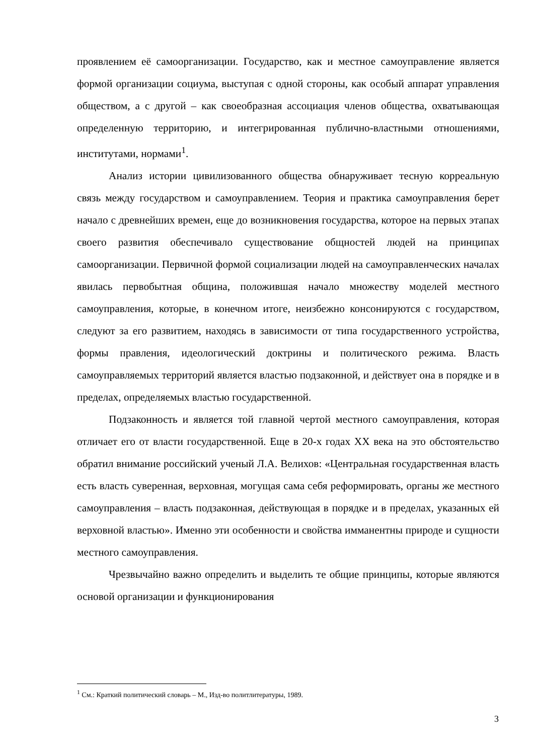проявлением её самоорганизации. Государство, как и местное самоуправление является формой организации социума, выступая с одной стороны, как особый аппарат управления обществом, а с другой – как своеобразная ассоциация членов общества, охватывающая определенную территорию, и интегрированная публично-властными отношениями, институтами, нормами<sup>1</sup>.
Анализ истории цивилизованного общества обнаруживает тесную корреальную связь между государством и самоуправлением. Теория и практика самоуправления берет начало с древнейших времен, еще до возникновения государства, которое на первых этапах своего развития обеспечивало существование общностей людей на принципах самоорганизации. Первичной формой социализации людей на самоуправленческих началах явилась первобытная община, положившая начало множеству моделей местного самоуправления, которые, в конечном итоге, неизбежно консонируются с государством, следуют за его развитием, находясь в зависимости от типа государственного устройства, формы правления, идеологический доктрины и политического режима. Власть самоуправляемых территорий является властью подзаконной, и действует она в порядке и в пределах, определяемых властью государственной.
Подзаконность и является той главной чертой местного самоуправления, которая отличает его от власти государственной. Еще в 20-х годах XX века на это обстоятельство обратил внимание российский ученый Л.А. Велихов: «Центральная государственная власть есть власть суверенная, верховная, могущая сама себя реформировать, органы же местного самоуправления – власть подзаконная, действующая в порядке и в пределах, указанных ей верховной властью». Именно эти особенности и свойства имманентны природе и сущности местного самоуправления.
Чрезвычайно важно определить и выделить те общие принципы, которые являются основой организации и функционирования
<sup>1</sup> См.: Краткий политический словарь – М., Изд-во политлитературы, 1989.
3